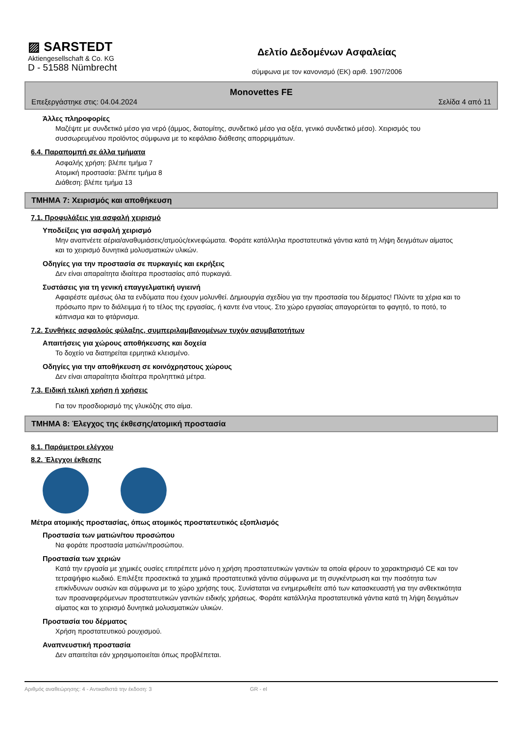▨ SARSTEDT
Aktiengesellschaft & Co. KG
D - 51588 Nümbrecht
Δελτίο Δεδομένων Ασφαλείας
σύμφωνα με τον κανονισμό (ΕΚ) αριθ. 1907/2006
Monovettes FE
Επεξεργάστηκε στις: 04.04.2024 Σελίδα 4 από 11
Άλλες πληροφορίες
Μαζέψτε με συνδετικό μέσο για νερό (άμμος, διατομίτης, συνδετικό μέσο για οξέα, γενικό συνδετικό μέσο). Χειρισμός του συσσωρευμένου προϊόντος σύμφωνα με το κεφάλαιο διάθεσης απορριμμάτων.
6.4. Παραπομπή σε άλλα τμήματα
Ασφαλής χρήση: βλέπε τμήμα 7
Ατομική προστασία: βλέπε τμήμα 8
Διάθεση: βλέπε τμήμα 13
ΤΜΗΜΑ 7: Χειρισμός και αποθήκευση
7.1. Προφυλάξεις για ασφαλή χειρισμό
Υποδείξεις για ασφαλή χειρισμό
Μην αναπνέετε αέρια/αναθυμιάσεις/ατμούς/εκνεφώματα. Φοράτε κατάλληλα προστατευτικά γάντια κατά τη λήψη δειγμάτων αίματος και το χειρισμό δυνητικά μολυσματικών υλικών.
Οδηγίες για την προστασία σε πυρκαγιές και εκρήξεις
Δεν είναι απαραίτητα ιδιαίτερα προστασίας από πυρκαγιά.
Συστάσεις για τη γενική επαγγελματική υγιεινή
Αφαιρέστε αμέσως όλα τα ενδύματα που έχουν μολυνθεί. Δημιουργία σχεδίου για την προστασία του δέρματος! Πλύντε τα χέρια και το πρόσωπο πριν το διάλειμμα ή το τέλος της εργασίας, ή καντε ένα ντους. Στο χώρο εργασίας απαγορεύεται το φαγητό, το ποτό, το κάπνισμα και το φτάρνισμα.
7.2. Συνθήκες ασφαλούς φύλαξης, συμπεριλαμβανομένων τυχόν ασυμβατοτήτων
Απαιτήσεις για χώρους αποθήκευσης και δοχεία
Το δοχείο να διατηρείται ερμητικά κλεισμένο.
Οδηγίες για την αποθήκευση σε κοινόχρηστους χώρους
Δεν είναι απαραίτητα ιδιαίτερα προληπτικά μέτρα.
7.3. Ειδική τελική χρήση ή χρήσεις
Για τον προσδιορισμό της γλυκόζης στο αίμα.
ΤΜΗΜΑ 8: Έλεγχος της έκθεσης/ατομική προστασία
8.1. Παράμετροι ελέγχου
8.2. Έλεγχοι έκθεσης
Μέτρα ατομικής προστασίας, όπως ατομικός προστατευτικός εξοπλισμός
Προστασία των ματιών/του προσώπου
Να φοράτε προστασία ματιών/προσώπου.
Προστασία των χεριών
Κατά την εργασία με χημικές ουσίες επιτρέπετε μόνο η χρήση προστατευτικών γαντιών τα οποία φέρουν το χαρακτηρισμό CE και τον τετραψήφιο κωδικό. Επιλέξτε προσεκτικά τα χημικά προστατευτικά γάντια σύμφωνα με τη συγκέντρωση και την ποσότητα των επικίνδυνων ουσιών και σύμφωνα με το χώρο χρήσης τους. Συνίσταται να ενημερωθείτε από των κατασκευαστή για την ανθεκτικότητα των προαναφερόμενων προστατευτικών γαντιών ειδικής χρήσεως. Φοράτε κατάλληλα προστατευτικά γάντια κατά τη λήψη δειγμάτων αίματος και το χειρισμό δυνητικά μολυσματικών υλικών.
Προστασία του δέρματος
Χρήση προστατευτικού ρουχισμού.
Αναπνευστική προστασία
Δεν απαιτείται εάν χρησιμοποιείται όπως προβλέπεται.
Αριθμός αναθεώρησης: 4 - Αντικαθιστά την έκδοση: 3 GR - el